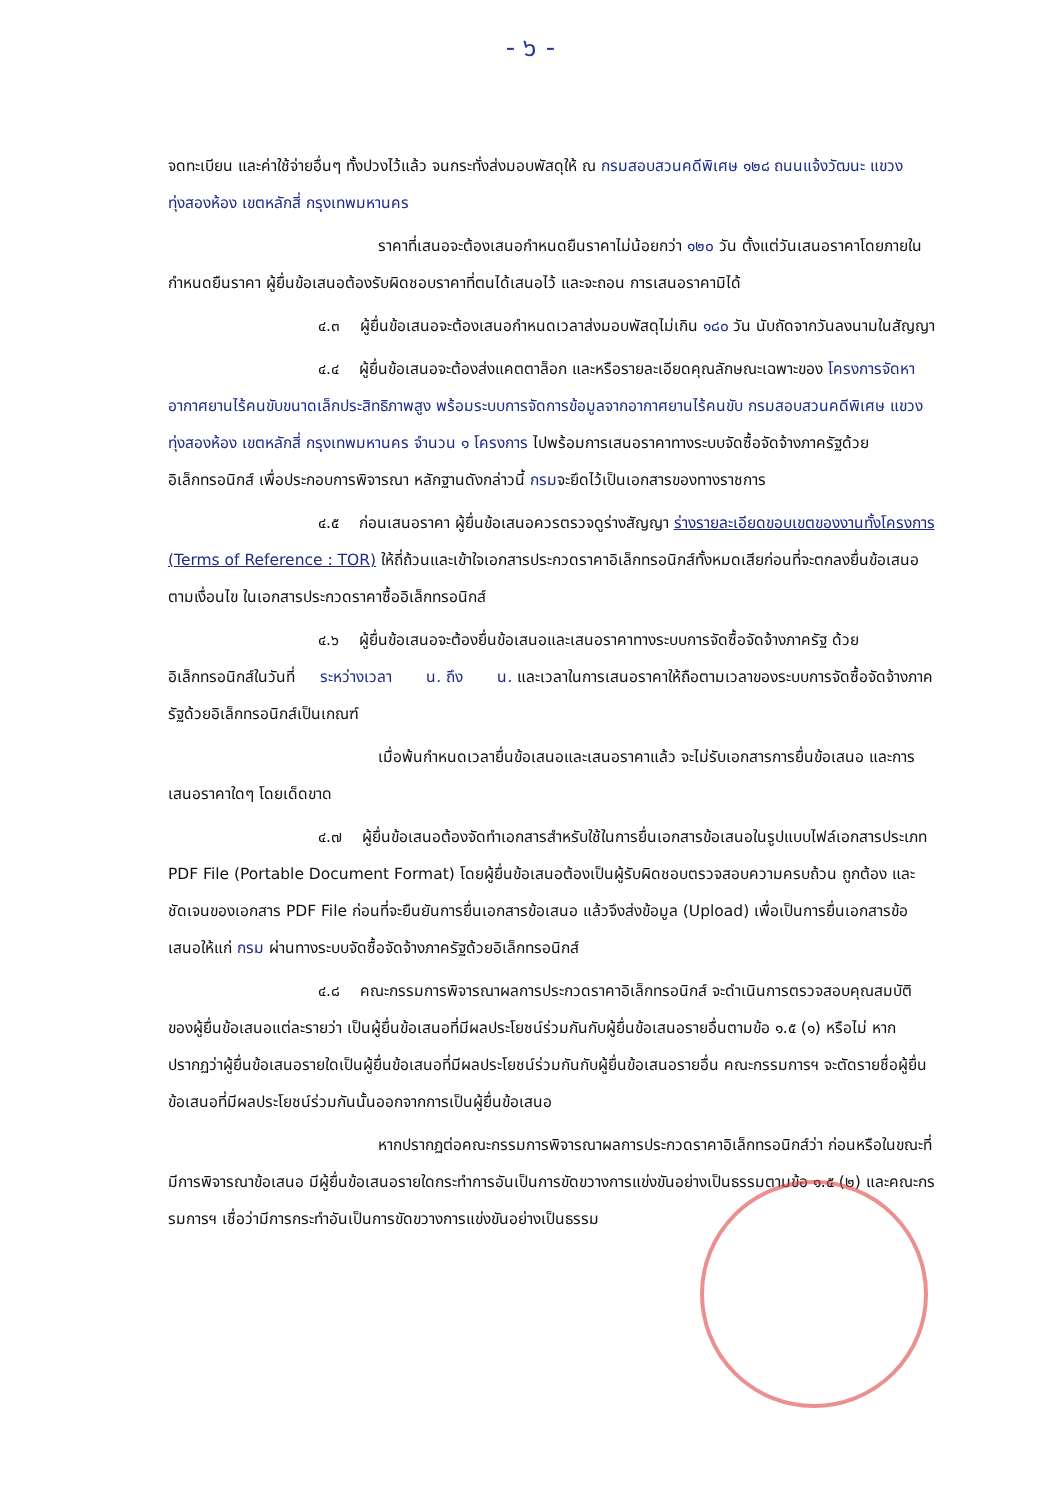- ๖ -
จดทะเบียน และค่าใช้จ่ายอื่นๆ ทั้งปวงไว้แล้ว จนกระทั่งส่งมอบพัสดุให้ ณ กรมสอบสวนคดีพิเศษ ๑๒๘ ถนนแจ้งวัฒนะ แขวงทุ่งสองห้อง เขตหลักสี่ กรุงเทพมหานคร
ราคาที่เสนอจะต้องเสนอกำหนดยืนราคาไม่น้อยกว่า ๑๒๐ วัน ตั้งแต่วันเสนอราคาโดยภายในกำหนดยืนราคา ผู้ยื่นข้อเสนอต้องรับผิดชอบราคาที่ตนได้เสนอไว้ และจะถอน การเสนอราคามิได้
๔.๓ ผู้ยื่นข้อเสนอจะต้องเสนอกำหนดเวลาส่งมอบพัสดุไม่เกิน ๑๘๐ วัน นับถัดจากวันลงนามในสัญญา
๔.๔ ผู้ยื่นข้อเสนอจะต้องส่งแคตตาล็อก และหรือรายละเอียดคุณลักษณะเฉพาะของ โครงการจัดหาอากาศยานไร้คนขับขนาดเล็กประสิทธิภาพสูง พร้อมระบบการจัดการข้อมูลจากอากาศยานไร้คนขับ กรมสอบสวนคดีพิเศษ แขวงทุ่งสองห้อง เขตหลักสี่ กรุงเทพมหานคร จำนวน ๑ โครงการ ไปพร้อมการเสนอราคาทางระบบจัดซื้อจัดจ้างภาครัฐด้วยอิเล็กทรอนิกส์ เพื่อประกอบการพิจารณา หลักฐานดังกล่าวนี้ กรมจะยึดไว้เป็นเอกสารของทางราชการ
๔.๕ ก่อนเสนอราคา ผู้ยื่นข้อเสนอควรตรวจดูร่างสัญญา ร่างรายละเอียดขอบเขตของงานทั้งโครงการ (Terms of Reference : TOR) ให้ถี่ถ้วนและเข้าใจเอกสารประกวดราคาอิเล็กทรอนิกส์ทั้งหมดเสียก่อนที่จะตกลงยื่นข้อเสนอตามเงื่อนไข ในเอกสารประกวดราคาซื้ออิเล็กทรอนิกส์
๔.๖ ผู้ยื่นข้อเสนอจะต้องยื่นข้อเสนอและเสนอราคาทางระบบการจัดซื้อจัดจ้างภาครัฐ ด้วยอิเล็กทรอนิกส์ในวันที่ ระหว่างเวลา น. ถึง น. และเวลาในการเสนอราคาให้ถือตามเวลาของระบบการจัดซื้อจัดจ้างภาครัฐด้วยอิเล็กทรอนิกส์เป็นเกณฑ์
เมื่อพ้นกำหนดเวลายื่นข้อเสนอและเสนอราคาแล้ว จะไม่รับเอกสารการยื่นข้อเสนอ และการเสนอราคาใดๆ โดยเด็ดขาด
๔.๗ ผู้ยื่นข้อเสนอต้องจัดทำเอกสารสำหรับใช้ในการยื่นเอกสารข้อเสนอในรูปแบบไฟล์เอกสารประเภท PDF File (Portable Document Format) โดยผู้ยื่นข้อเสนอต้องเป็นผู้รับผิดชอบตรวจสอบความครบถ้วน ถูกต้อง และชัดเจนของเอกสาร PDF File ก่อนที่จะยืนยันการยื่นเอกสารข้อเสนอ แล้วจึงส่งข้อมูล (Upload) เพื่อเป็นการยื่นเอกสารข้อเสนอให้แก่ กรม ผ่านทางระบบจัดซื้อจัดจ้างภาครัฐด้วยอิเล็กทรอนิกส์
๔.๘ คณะกรรมการพิจารณาผลการประกวดราคาอิเล็กทรอนิกส์ จะดำเนินการตรวจสอบคุณสมบัติของผู้ยื่นข้อเสนอแต่ละรายว่า เป็นผู้ยื่นข้อเสนอที่มีผลประโยชน์ร่วมกันกับผู้ยื่นข้อเสนอรายอื่นตามข้อ ๑.๕ (๑) หรือไม่ หากปรากฏว่าผู้ยื่นข้อเสนอรายใดเป็นผู้ยื่นข้อเสนอที่มีผลประโยชน์ร่วมกันกับผู้ยื่นข้อเสนอรายอื่น คณะกรรมการฯ จะตัดรายชื่อผู้ยื่นข้อเสนอที่มีผลประโยชน์ร่วมกันนั้นออกจากการเป็นผู้ยื่นข้อเสนอ
หากปรากฏต่อคณะกรรมการพิจารณาผลการประกวดราคาอิเล็กทรอนิกส์ว่า ก่อนหรือในขณะที่มีการพิจารณาข้อเสนอ มีผู้ยื่นข้อเสนอรายใดกระทำการอันเป็นการขัดขวางการแข่งขันอย่างเป็นธรรมตามข้อ ๑.๕ (๒) และคณะกรรมการฯ เชื่อว่ามีการกระทำอันเป็นการขัดขวางการแข่งขันอย่างเป็นธรรม